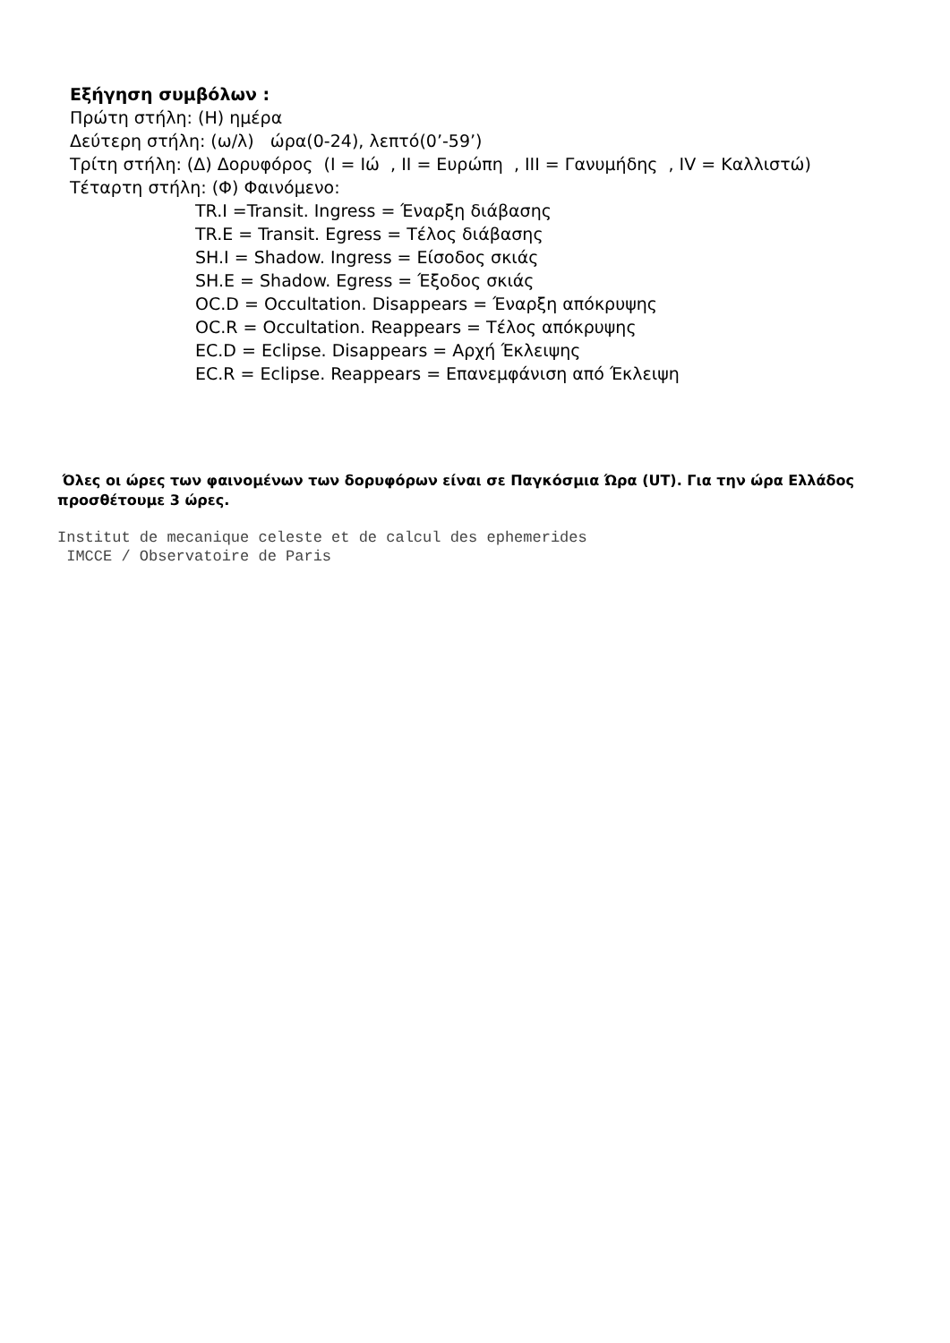Εξήγηση συμβόλων :
Πρώτη στήλη: (Η) ημέρα
Δεύτερη στήλη: (ω/λ) ώρα(0-24), λεπτό(0’-59’)
Τρίτη στήλη: (Δ) Δορυφόρος (I = Ιώ , II = Ευρώπη , III = Γανυμήδης , IV = Καλλιστώ)
Τέταρτη στήλη: (Φ) Φαινόμενο:
TR.I =Transit. Ingress = Έναρξη διάβασης
TR.E = Transit. Egress = Τέλος διάβασης
SH.I = Shadow. Ingress = Είσοδος σκιάς
SH.E = Shadow. Egress = Έξοδος σκιάς
OC.D = Occultation. Disappears = Έναρξη απόκρυψης
OC.R = Occultation. Reappears = Τέλος απόκρυψης
EC.D = Eclipse. Disappears = Αρχή Έκλειψης
EC.R = Eclipse. Reappears = Επανεμφάνιση από Έκλειψη
Όλες οι ώρες των φαινομένων των δορυφόρων είναι σε Παγκόσμια Ώρα (UT). Για την ώρα Ελλάδος προσθέτουμε 3 ώρες.
Institut de mecanique celeste et de calcul des ephemerides
 IMCCE / Observatoire de Paris